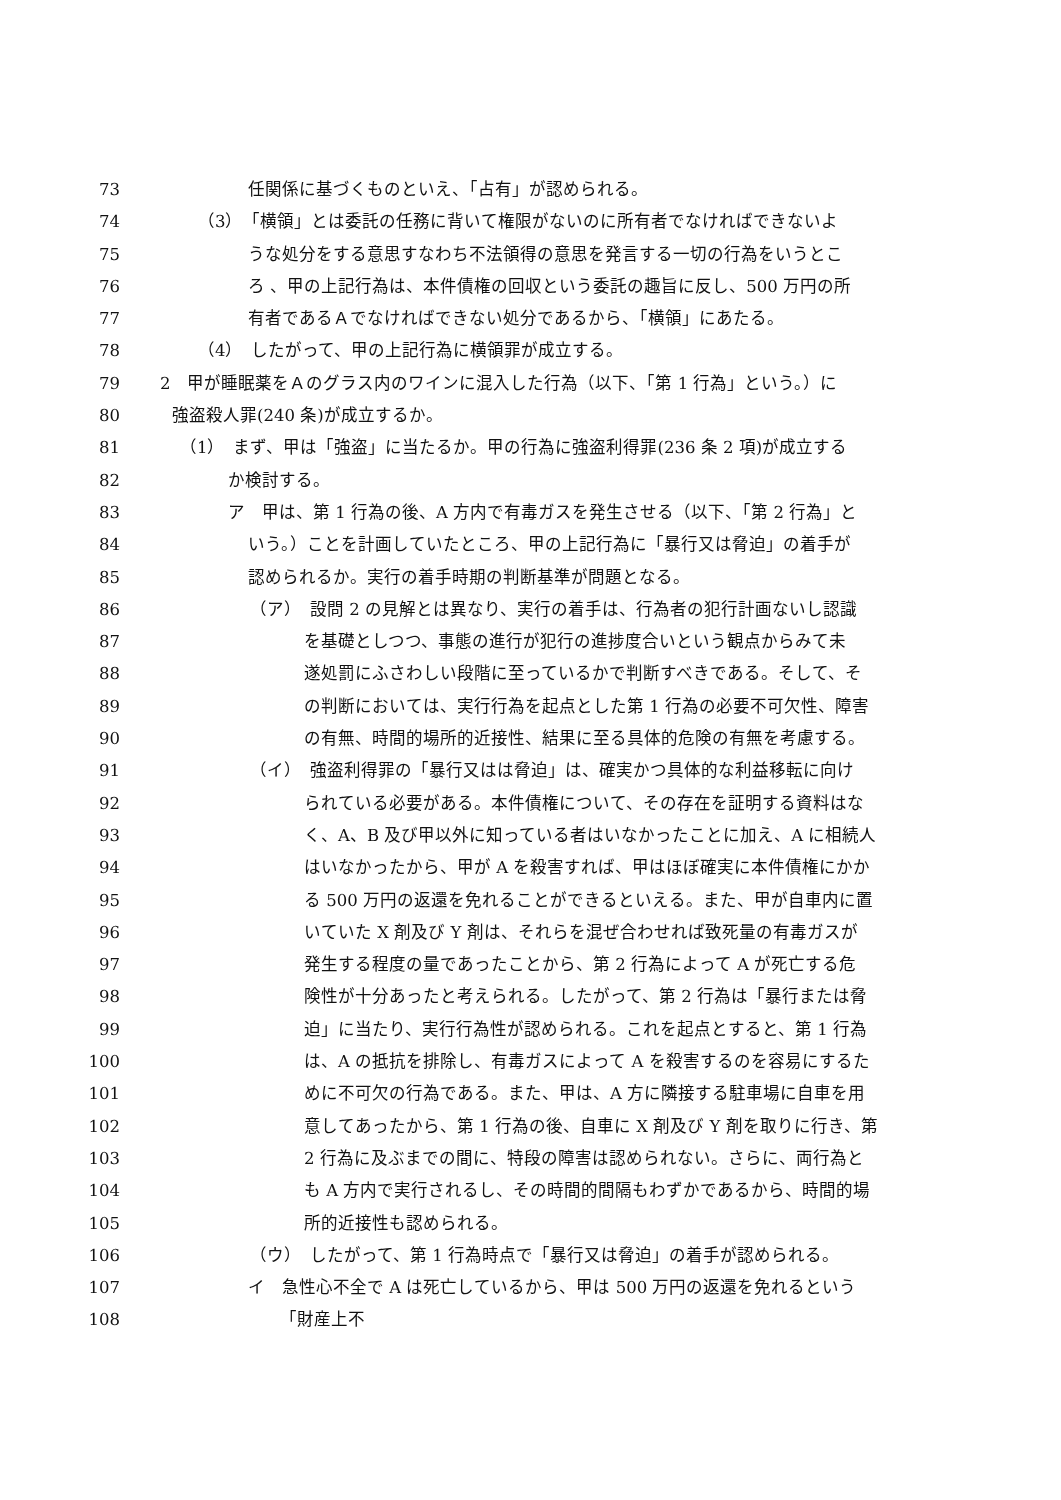73 任関係に基づくものといえ、「占有」が認められる。
74 （3）　「横領」とは委託の任務に背いて権限がないのに所有者でなければできないよ
75 うな処分をする意思すなわち不法領得の意思を発言する一切の行為をいうとこ
76 ろ 、甲の上記行為は、本件債権の回収という委託の趣旨に反し、500 万円の所
77 有者であるＡでなければできない処分であるから、「横領」にあたる。
78 （4）　したがって、甲の上記行為に横領罪が成立する。
79 2　甲が睡眠薬をＡのグラス内のワインに混入した行為（以下、「第 1 行為」という。）に
80 強盗殺人罪(240 条)が成立するか。
81 （1）　まず、甲は「強盗」に当たるか。甲の行為に強盗利得罪(236 条 2 項)が成立する
82 か検討する。
83 ア　甲は、第 1 行為の後、A 方内で有毒ガスを発生させる（以下、「第 2 行為」と
84 いう。）ことを計画していたところ、甲の上記行為に「暴行又は脅迫」の着手が
85 認められるか。実行の着手時期の判断基準が問題となる。
86 （ア）　設問 2 の見解とは異なり、実行の着手は、行為者の犯行計画ないし認識
87 を基礎としつつ、事態の進行が犯行の進捗度合いという観点からみて未
88 遂処罰にふさわしい段階に至っているかで判断すべきである。そして、そ
89 の判断においては、実行行為を起点とした第 1 行為の必要不可欠性、障害
90 の有無、時間的場所的近接性、結果に至る具体的危険の有無を考慮する。
91 （イ）　強盗利得罪の「暴行又はは脅迫」は、確実かつ具体的な利益移転に向け
92 られている必要がある。本件債権について、その存在を証明する資料はな
93 く、A、B 及び甲以外に知っている者はいなかったことに加え、A に相続人
94 はいなかったから、甲が A を殺害すれば、甲はほぼ確実に本件債権にかか
95 る 500 万円の返還を免れることができるといえる。また、甲が自車内に置
96 いていた X 剤及び Y 剤は、それらを混ぜ合わせれば致死量の有毒ガスが
97 発生する程度の量であったことから、第 2 行為によって A が死亡する危
98 険性が十分あったと考えられる。したがって、第 2 行為は「暴行または脅
99 迫」に当たり、実行行為性が認められる。これを起点とすると、第 1 行為
100 は、A の抵抗を排除し、有毒ガスによって A を殺害するのを容易にするた
101 めに不可欠の行為である。また、甲は、A 方に隣接する駐車場に自車を用
102 意してあったから、第 1 行為の後、自車に X 剤及び Y 剤を取りに行き、第
103 2 行為に及ぶまでの間に、特段の障害は認められない。さらに、両行為と
104 も A 方内で実行されるし、その時間的間隔もわずかであるから、時間的場
105 所的近接性も認められる。
106 （ウ）　したがって、第 1 行為時点で「暴行又は脅迫」の着手が認められる。
107 イ　急性心不全で A は死亡しているから、甲は 500 万円の返還を免れるという
108 「財産上不